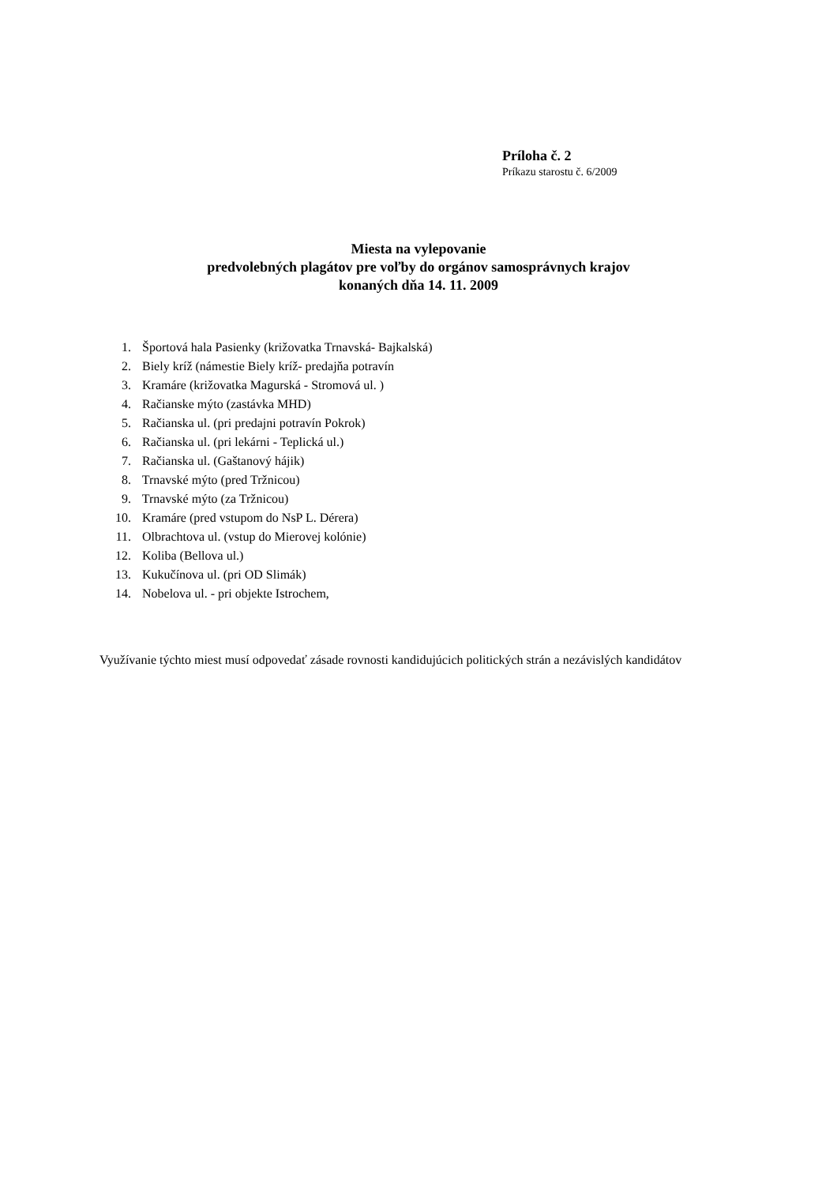Príloha č. 2
Príkazu starostu č. 6/2009
Miesta na vylepovanie
predvolebných plagátov pre voľby do orgánov samosprávnych krajov
konaných dňa 14. 11. 2009
1. Športová hala Pasienky (križovatka Trnavská- Bajkalská)
2. Biely kríž (námestie Biely kríž- predajňa potravín
3. Kramáre (križovatka Magurská - Stromová ul. )
4. Račianske mýto (zastávka MHD)
5. Račianska ul. (pri predajni potravín Pokrok)
6. Račianska ul. (pri lekárni - Teplická ul.)
7. Račianska ul. (Gaštanový hájik)
8. Trnavské mýto (pred Tržnicou)
9. Trnavské mýto (za Tržnicou)
10. Kramáre (pred vstupom do NsP L. Dérera)
11. Olbrachtova ul. (vstup do Mierovej kolónie)
12. Koliba (Bellova ul.)
13. Kukučínova ul. (pri OD Slimák)
14. Nobelova ul. - pri objekte Istrochem,
Využívanie týchto miest musí odpovedať zásade rovnosti kandidujúcich politických strán a nezávislých kandidátov